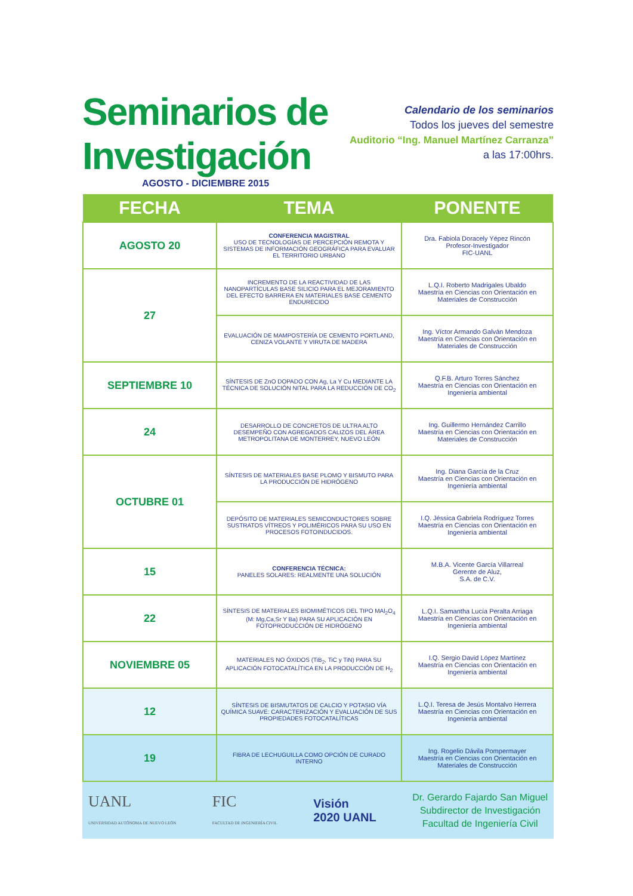Seminarios de
Investigación
AGOSTO - DICIEMBRE 2015
Calendario de los seminarios
Todos los jueves del semestre
Auditorio “Ing. Manuel Martínez Carranza”
a las 17:00hrs.
| FECHA | TEMA | PONENTE |
| --- | --- | --- |
| AGOSTO 20 | CONFERENCIA MAGISTRAL USO DE TECNOLOGÍAS DE PERCEPCIÓN REMOTA Y SISTEMAS DE INFORMACIÓN GEOGRÁFICA PARA EVALUAR EL TERRITORIO URBANO | Dra. Fabiola Doracely Yépez Rincón Profesor-Investigador FIC-UANL |
| 27 | INCREMENTO DE LA REACTIVIDAD DE LAS NANOPARTÍCULAS BASE SILICIO PARA EL MEJORAMIENTO DEL EFECTO BARRERA EN MATERIALES BASE CEMENTO ENDURECIDO | L.Q.I. Roberto Madrigales Ubaldo Maestría en Ciencias con Orientación en Materiales de Construcción |
| | EVALUACIÓN DE MAMPOSTERÍA DE CEMENTO PORTLAND, CENIZA VOLANTE Y VIRUTA DE MADERA | Ing. Víctor Armando Galván Mendoza Maestría en Ciencias con Orientación en Materiales de Construcción |
| SEPTIEMBRE 10 | SÍNTESIS DE ZnO DOPADO CON Ag, La Y Cu MEDIANTE LA TÉCNICA DE SOLUCIÓN NITAL PARA LA REDUCCIÓN DE CO<sub>2</sub> | Q.F.B. Arturo Torres Sánchez Maestría en Ciencias con Orientación en Ingeniería ambiental |
| 24 | DESARROLLO DE CONCRETOS DE ULTRA ALTO DESEMPEÑO CON AGREGADOS CALIZOS DEL ÁREA METROPOLITANA DE MONTERREY, NUEVO LEÓN | Ing. Guillermo Hernández Carrillo Maestría en Ciencias con Orientación en Materiales de Construcción |
| OCTUBRE 01 | SÍNTESIS DE MATERIALES BASE PLOMO Y BISMUTO PARA LA PRODUCCIÓN DE HIDRÓGENO | Ing. Diana García de la Cruz Maestría en Ciencias con Orientación en Ingeniería ambiental |
| | DEPÓSITO DE MATERIALES SEMICONDUCTORES SOBRE SUSTRATOS VÍTREOS Y POLIMÉRICOS PARA SU USO EN PROCESOS FOTOINDUCIDOS. | I.Q. Jéssica Gabriela Rodríguez Torres Maestría en Ciencias con Orientación en Ingeniería ambiental |
| 15 | CONFERENCIA TÉCNICA: PANELES SOLARES: REALMENTE UNA SOLUCIÓN | M.B.A. Vicente García Villarreal Gerente de Aluz, S.A. de C.V. |
| 22 | SÍNTESIS DE MATERIALES BIOMIMÉTICOS DEL TIPO MAl<sub>2</sub>O<sub>4</sub> (M: Mg,Ca,Sr Y Ba) PARA SU APLICACIÓN EN FOTOPRODUCCIÓN DE HIDRÓGENO | L.Q.I. Samantha Lucía Peralta Arriaga Maestría en Ciencias con Orientación en Ingeniería ambiental |
| NOVIEMBRE 05 | MATERIALES NO ÓXIDOS (TiB<sub>2</sub>, TiC y TiN) PARA SU APLICACIÓN FOTOCATALÍTICA EN LA PRODUCCIÓN DE H<sub>2</sub> | I.Q. Sergio David López Martínez Maestría en Ciencias con Orientación en Ingeniería ambiental |
| 12 | SÍNTESIS DE BISMUTATOS DE CALCIO Y POTASIO VÍA QUÍMICA SUAVE: CARACTERIZACIÓN Y EVALUACIÓN DE SUS PROPIEDADES FOTOCATALÍTICAS | L.Q.I. Teresa de Jesús Montalvo Herrera Maestría en Ciencias con Orientación en Ingeniería ambiental |
| 19 | FIBRA DE LECHUGUILLA COMO OPCIÓN DE CURADO INTERNO | Ing. Rogelio Dávila Pompermayer Maestría en Ciencias con Orientación en Materiales de Construcción |
UANL
UNIVERSIDAD AUTÓNOMA DE NUEVO LEÓN
FIC
FACULTAD DE INGENIERÍA CIVIL
Visión
2020 UANL
Dr. Gerardo Fajardo San Miguel
Subdirector de Investigación
Facultad de Ingeniería Civil